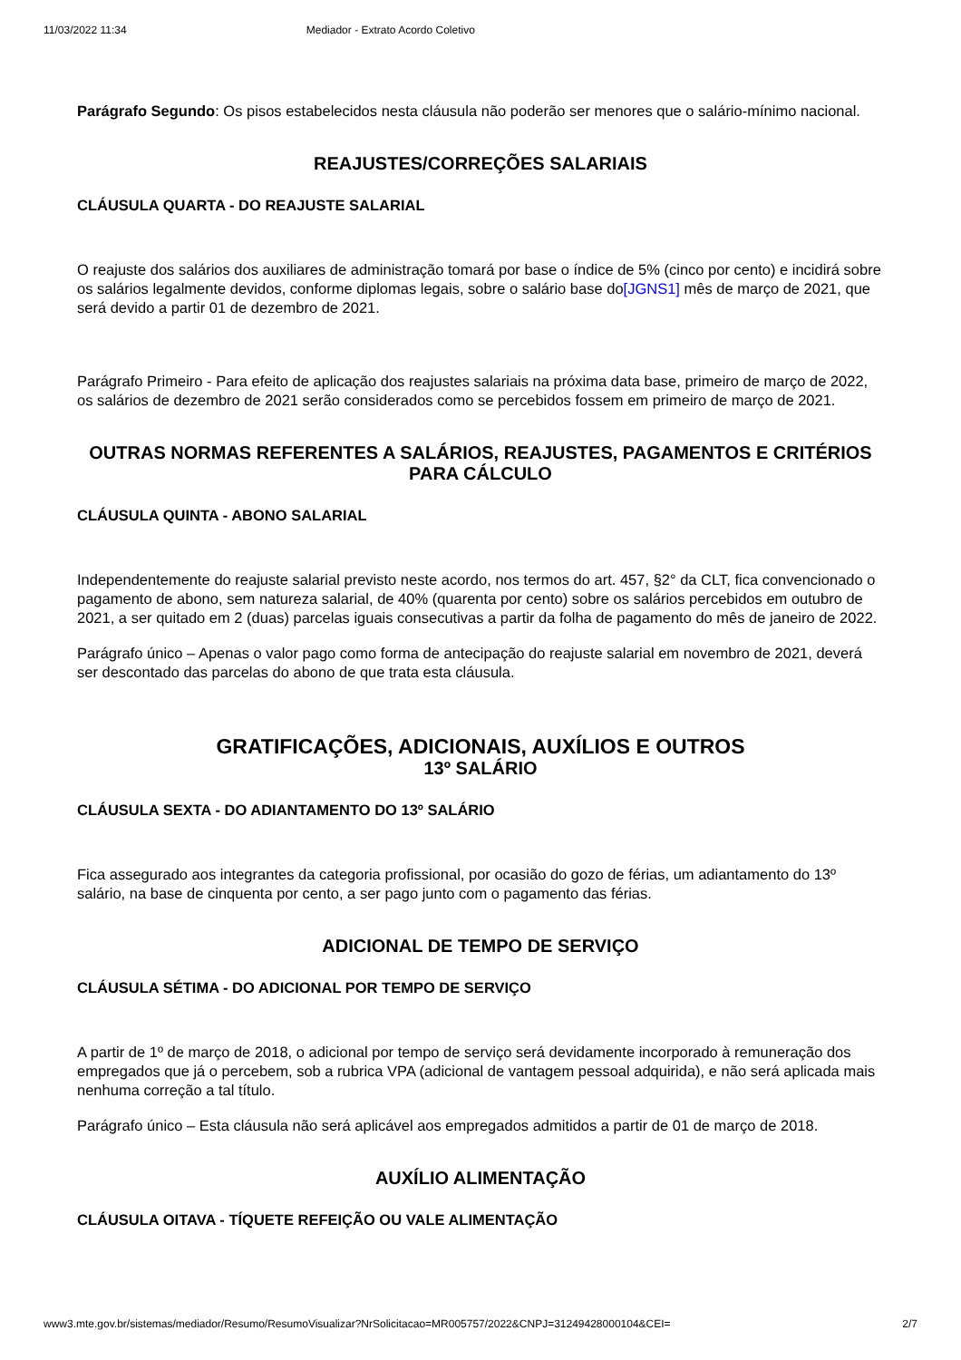11/03/2022 11:34 Mediador - Extrato Acordo Coletivo
Parágrafo Segundo: Os pisos estabelecidos nesta cláusula não poderão ser menores que o salário-mínimo nacional.
REAJUSTES/CORREÇÕES SALARIAIS
CLÁUSULA QUARTA - DO REAJUSTE SALARIAL
O reajuste dos salários dos auxiliares de administração tomará por base o índice de 5% (cinco por cento) e incidirá sobre os salários legalmente devidos, conforme diplomas legais, sobre o salário base do[JGNS1] mês de março de 2021, que será devido a partir 01 de dezembro de 2021.
Parágrafo Primeiro - Para efeito de aplicação dos reajustes salariais na próxima data base, primeiro de março de 2022, os salários de dezembro de 2021 serão considerados como se percebidos fossem em primeiro de março de 2021.
OUTRAS NORMAS REFERENTES A SALÁRIOS, REAJUSTES, PAGAMENTOS E CRITÉRIOS PARA CÁLCULO
CLÁUSULA QUINTA - ABONO SALARIAL
Independentemente do reajuste salarial previsto neste acordo, nos termos do art. 457, §2° da CLT, fica convencionado o pagamento de abono, sem natureza salarial, de 40% (quarenta por cento) sobre os salários percebidos em outubro de 2021, a ser quitado em 2 (duas) parcelas iguais consecutivas a partir da folha de pagamento do mês de janeiro de 2022.
Parágrafo único – Apenas o valor pago como forma de antecipação do reajuste salarial em novembro de 2021, deverá ser descontado das parcelas do abono de que trata esta cláusula.
GRATIFICAÇÕES, ADICIONAIS, AUXÍLIOS E OUTROS
13º SALÁRIO
CLÁUSULA SEXTA - DO ADIANTAMENTO DO 13º SALÁRIO
Fica assegurado aos integrantes da categoria profissional, por ocasião do gozo de férias, um adiantamento do 13º salário, na base de cinquenta por cento, a ser pago junto com o pagamento das férias.
ADICIONAL DE TEMPO DE SERVIÇO
CLÁUSULA SÉTIMA - DO ADICIONAL POR TEMPO DE SERVIÇO
A partir de 1º de março de 2018, o adicional por tempo de serviço será devidamente incorporado à remuneração dos empregados que já o percebem, sob a rubrica VPA (adicional de vantagem pessoal adquirida), e não será aplicada mais nenhuma correção a tal título.
Parágrafo único – Esta cláusula não será aplicável aos empregados admitidos a partir de 01 de março de 2018.
AUXÍLIO ALIMENTAÇÃO
CLÁUSULA OITAVA - TÍQUETE REFEIÇÃO OU VALE ALIMENTAÇÃO
www3.mte.gov.br/sistemas/mediador/Resumo/ResumoVisualizar?NrSolicitacao=MR005757/2022&CNPJ=31249428000104&CEI= 2/7